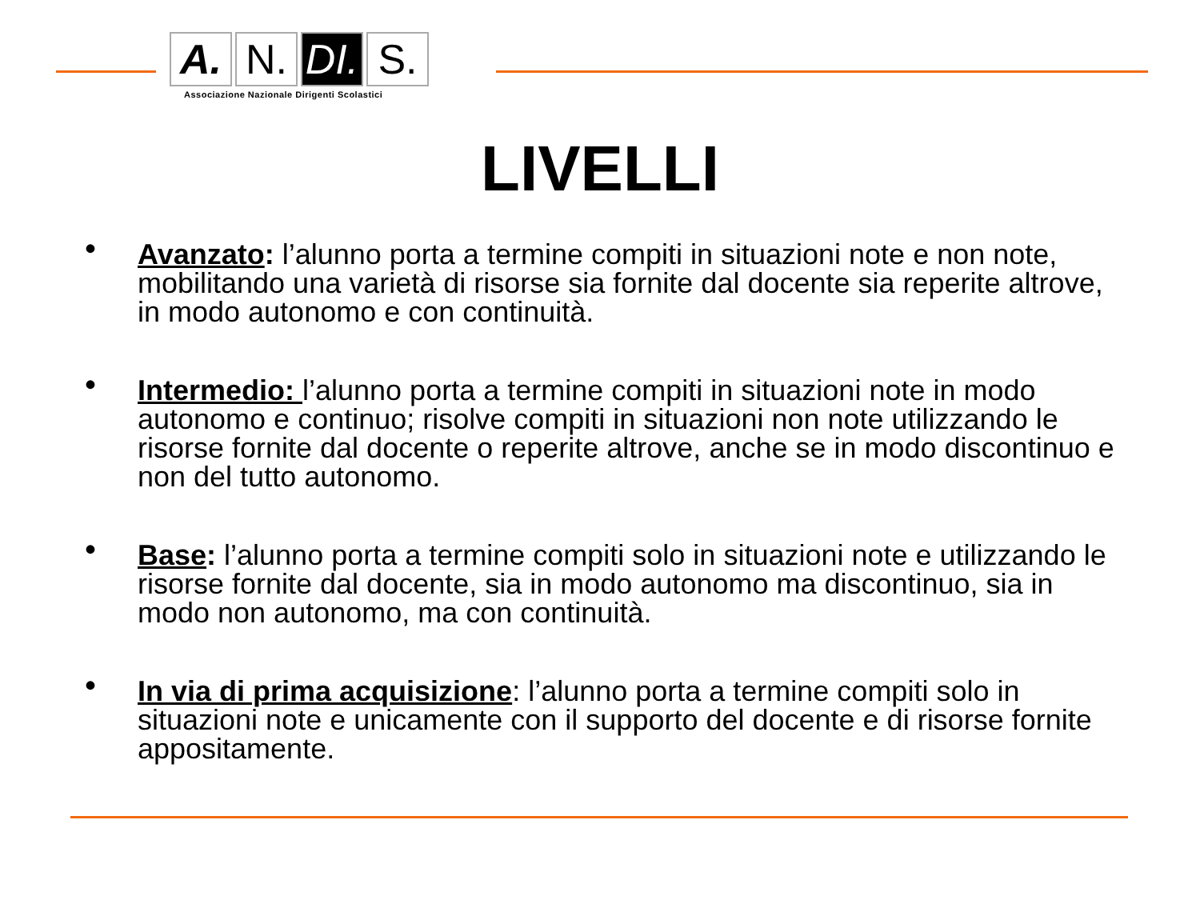A.
N.
DI.
S.
Associazione Nazionale Dirigenti Scolastici
LIVELLI
• Avanzato: l’alunno porta a termine compiti in situazioni note e non note, mobilitando una varietà di risorse sia fornite dal docente sia reperite altrove, in modo autonomo e con continuità.
• Intermedio: l’alunno porta a termine compiti in situazioni note in modo autonomo e continuo; risolve compiti in situazioni non note utilizzando le risorse fornite dal docente o reperite altrove, anche se in modo discontinuo e non del tutto autonomo.
• Base: l’alunno porta a termine compiti solo in situazioni note e utilizzando le risorse fornite dal docente, sia in modo autonomo ma discontinuo, sia in modo non autonomo, ma con continuità.
• In via di prima acquisizione: l’alunno porta a termine compiti solo in situazioni note e unicamente con il supporto del docente e di risorse fornite appositamente.